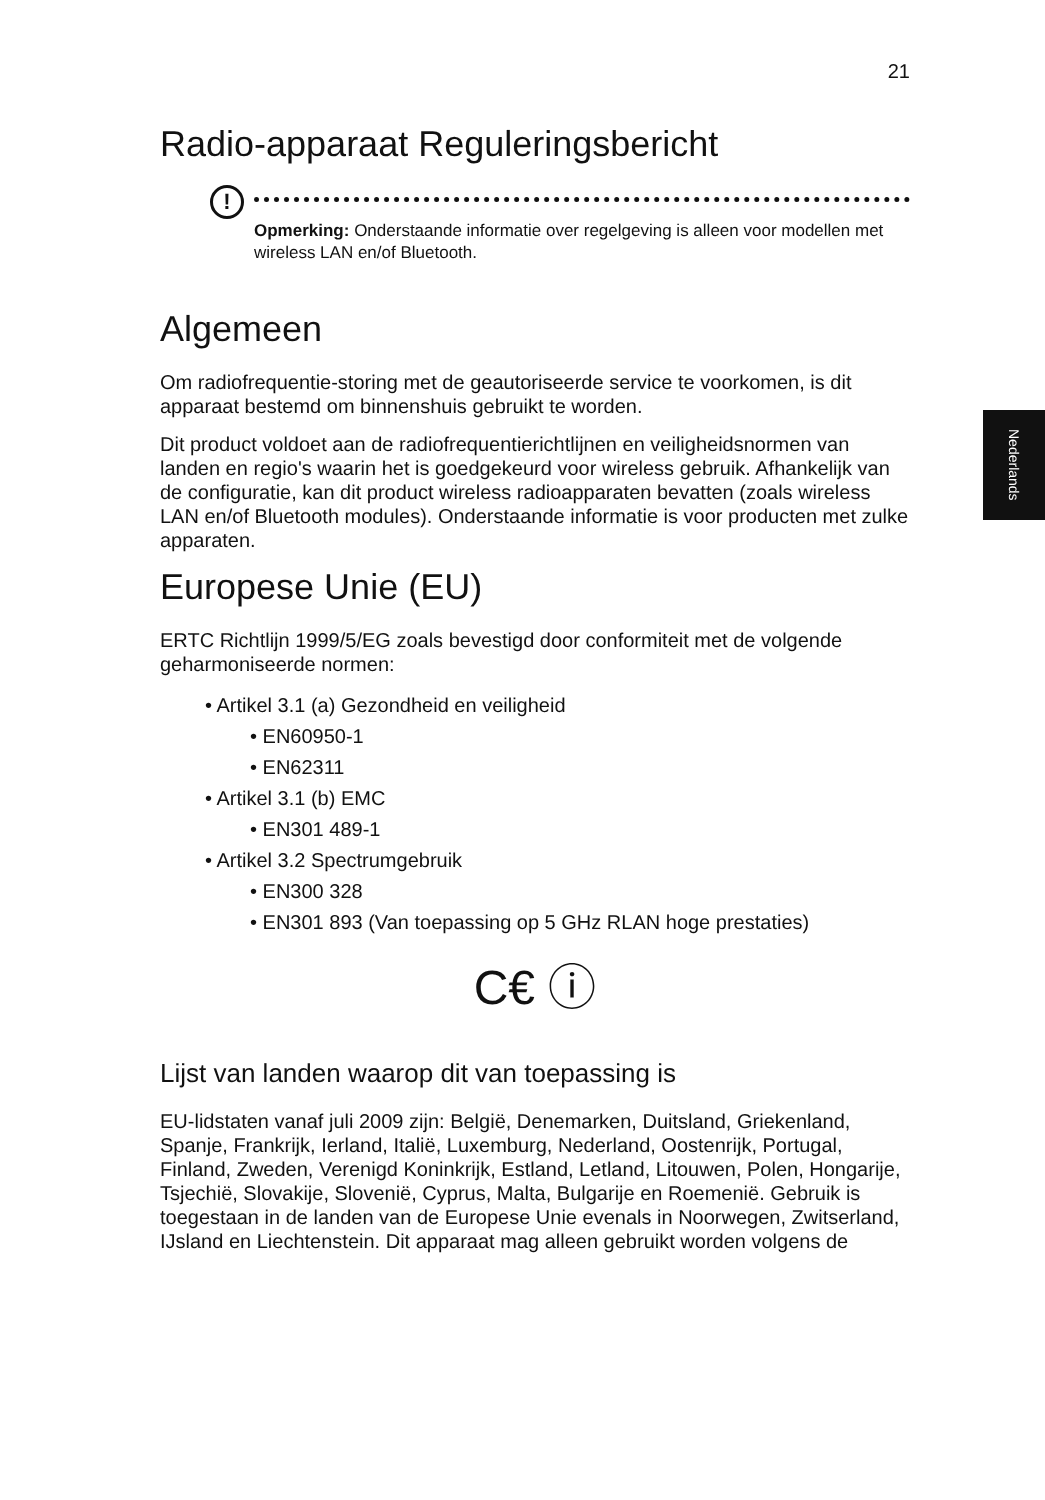Nederlands
21
Radio-apparaat Reguleringsbericht
!
Opmerking: Onderstaande informatie over regelgeving is alleen voor modellen met wireless LAN en/of Bluetooth.
Algemeen
Om radiofrequentie-storing met de geautoriseerde service te voorkomen, is dit apparaat bestemd om binnenshuis gebruikt te worden.
Dit product voldoet aan de radiofrequentierichtlijnen en veiligheidsnormen van landen en regio's waarin het is goedgekeurd voor wireless gebruik. Afhankelijk van de configuratie, kan dit product wireless radioapparaten bevatten (zoals wireless LAN en/of Bluetooth modules). Onderstaande informatie is voor producten met zulke apparaten.
Europese Unie (EU)
ERTC Richtlijn 1999/5/EG zoals bevestigd door conformiteit met de volgende geharmoniseerde normen:
• Artikel 3.1 (a) Gezondheid en veiligheid
• EN60950-1
• EN62311
• Artikel 3.1 (b) EMC
• EN301 489-1
• Artikel 3.2 Spectrumgebruik
• EN300 328
• EN301 893 (Van toepassing op 5 GHz RLAN hoge prestaties)
C€ ⓘ
Lijst van landen waarop dit van toepassing is
EU-lidstaten vanaf juli 2009 zijn: België, Denemarken, Duitsland, Griekenland, Spanje, Frankrijk, Ierland, Italië, Luxemburg, Nederland, Oostenrijk, Portugal, Finland, Zweden, Verenigd Koninkrijk, Estland, Letland, Litouwen, Polen, Hongarije, Tsjechië, Slovakije, Slovenië, Cyprus, Malta, Bulgarije en Roemenië. Gebruik is toegestaan in de landen van de Europese Unie evenals in Noorwegen, Zwitserland, IJsland en Liechtenstein. Dit apparaat mag alleen gebruikt worden volgens de